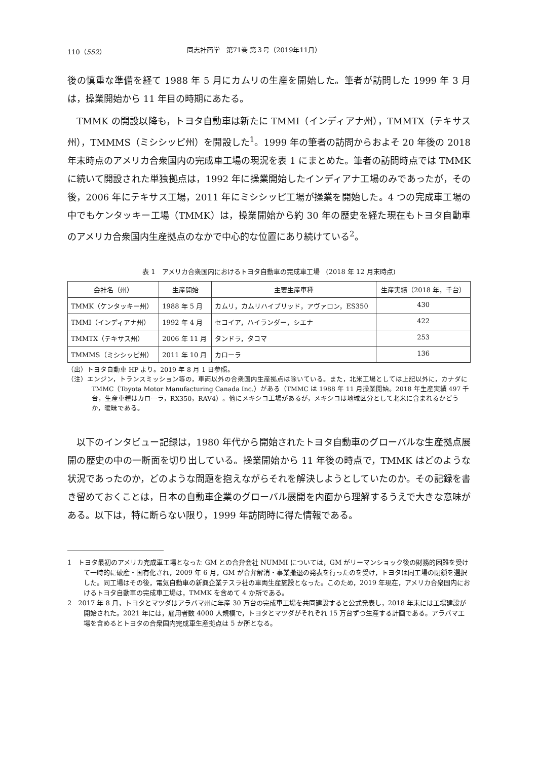110（552） 同志社商学　第71巻 第３号（2019年11月）
後の慎重な準備を経て 1988 年 5 月にカムリの生産を開始した。筆者が訪問した 1999 年 3 月は，操業開始から 11 年目の時期にあたる。
　TMMK の開設以降も，トヨタ自動車は新たに TMMI（インディアナ州），TMMTX（テキサス州），TMMMS（ミシシッピ州）を開設した<sup>1</sup>。1999 年の筆者の訪問からおよそ 20 年後の 2018 年末時点のアメリカ合衆国内の完成車工場の現況を表 1 にまとめた。筆者の訪問時点では TMMK に続いて開設された単独拠点は，1992 年に操業開始したインディアナ工場のみであったが，その後，2006 年にテキサス工場，2011 年にミシシッピ工場が操業を開始した。4 つの完成車工場の中でもケンタッキー工場（TMMK）は，操業開始から約 30 年の歴史を経た現在もトヨタ自動車のアメリカ合衆国内生産拠点のなかで中心的な位置にあり続けている<sup>2</sup>。
表 1　アメリカ合衆国内におけるトヨタ自動車の完成車工場　(2018 年 12 月末時点)
| 会社名（州） | 生産開始 | 主要生産車種 | 生産実績（2018 年，千台） |
| --- | --- | --- | --- |
| TMMK（ケンタッキー州） | 1988 年 5 月 | カムリ，カムリハイブリッド，アヴァロン，ES350 | 430 |
| TMMI（インディアナ州） | 1992 年 4 月 | セコイア，ハイランダー，シエナ | 422 |
| TMMTX（テキサス州） | 2006 年 11 月 | タンドラ，タコマ | 253 |
| TMMMS（ミシシッピ州） | 2011 年 10 月 | カローラ | 136 |
（出）トヨタ自動車 HP より。2019 年 8 月 1 日参照。
（注）エンジン，トランスミッション等の，車両以外の合衆国内生産拠点は除いている。また，北米工場としては上記以外に，カナダに TMMC（Toyota Motor Manufacturing Canada Inc.）がある（TMMC は 1988 年 11 月操業開始。2018 年生産実績 497 千台，生産車種はカローラ，RX350，RAV4）。他にメキシコ工場があるが，メキシコは地域区分として北米に含まれるかどうか，曖昧である。
　以下のインタビュー記録は，1980 年代から開始されたトヨタ自動車のグローバルな生産拠点展開の歴史の中の一断面を切り出している。操業開始から 11 年後の時点で，TMMK はどのような状況であったのか，どのような問題を抱えながらそれを解決しようとしていたのか。その記録を書き留めておくことは，日本の自動車企業のグローバル展開を内面から理解するうえで大きな意味がある。以下は，特に断らない限り，1999 年訪問時に得た情報である。
1　トヨタ最初のアメリカ完成車工場となった GM との合弁会社 NUMMI については，GM がリーマンショック後の財務的困難を受けて一時的に破産・国有化され，2009 年 6 月，GM が合弁解消・事業撤退の発表を行ったのを受け，トヨタは同工場の閉鎖を選択した。同工場はその後，電気自動車の新興企業テスラ社の車両生産施設となった。このため，2019 年現在，アメリカ合衆国内におけるトヨタ自動車の完成車工場は，TMMK を含めて 4 か所である。
2　2017 年 8 月，トヨタとマツダはアラバマ州に年産 30 万台の完成車工場を共同建設すると公式発表し，2018 年末には工場建設が開始された。2021 年には，雇用者数 4000 人規模で，トヨタとマツダがそれぞれ 15 万台ずつ生産する計画である。アラバマ工場を含めるとトヨタの合衆国内完成車生産拠点は 5 か所となる。